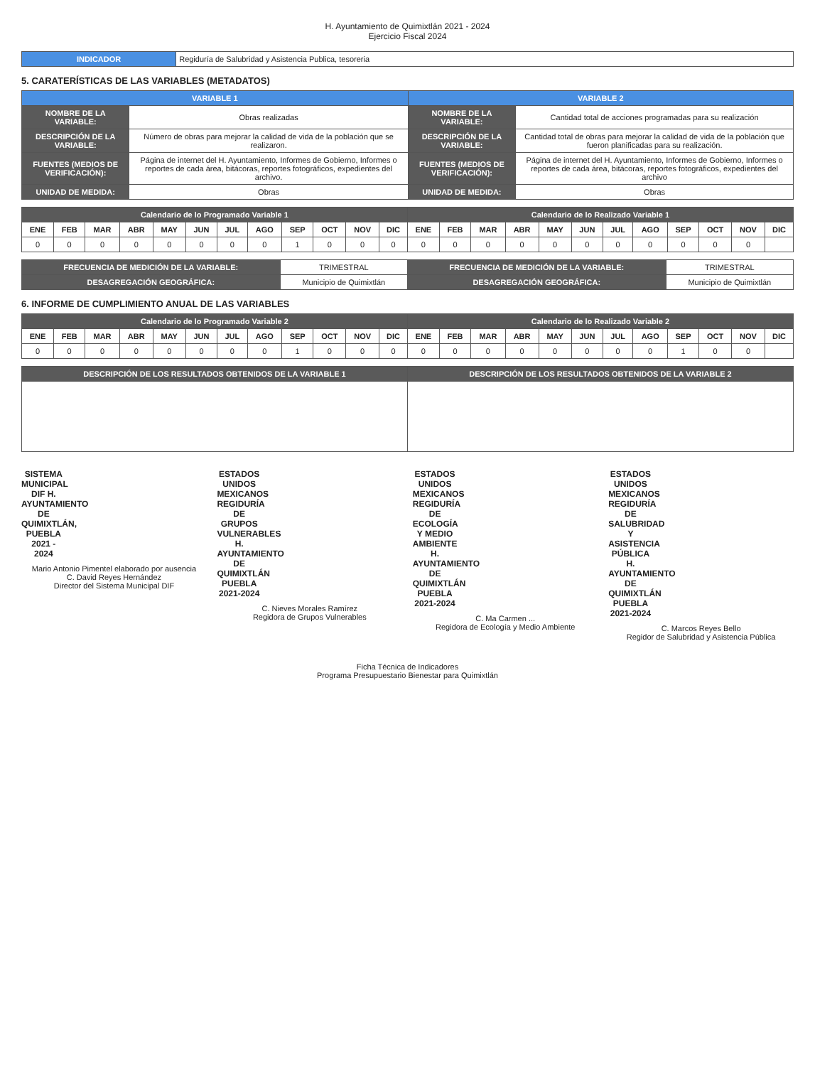H. Ayuntamiento de Quimixtlán 2021 - 2024
Ejercicio Fiscal 2024
| INDICADOR | Regiduría de Salubridad y Asistencia Publica, tesoreria |
5. CARATERÍSTICAS DE LAS VARIABLES (METADATOS)
| VARIABLE 1 | | VARIABLE 2 | |
| --- | --- | --- | --- |
| NOMBRE DE LA VARIABLE: | Obras realizadas | NOMBRE DE LA VARIABLE: | Cantidad total de acciones programadas para su realización |
| DESCRIPCIÓN DE LA VARIABLE: | Número de obras para mejorar la calidad de vida de la población que se realizaron. | DESCRIPCIÓN DE LA VARIABLE: | Cantidad total de obras para mejorar la calidad de vida de la población que fueron planificadas para su realización. |
| FUENTES (MEDIOS DE VERIFICACIÓN): | Página de internet del H. Ayuntamiento, Informes de Gobierno, Informes o reportes de cada área, bitácoras, reportes fotográficos, expedientes del archivo. | FUENTES (MEDIOS DE VERIFICACIÓN): | Página de internet del H. Ayuntamiento, Informes de Gobierno, Informes o reportes de cada área, bitácoras, reportes fotográficos, expedientes del archivo |
| UNIDAD DE MEDIDA: | Obras | UNIDAD DE MEDIDA: | Obras |
| Calendario de lo Programado Variable 1 | | | | | | | | | | | | Calendario de lo Realizado Variable 1 | | | | | | | | | | | |
| --- | --- | --- | --- | --- | --- | --- | --- | --- | --- | --- | --- | --- | --- | --- | --- | --- | --- | --- | --- | --- | --- | --- | --- |
| ENE | FEB | MAR | ABR | MAY | JUN | JUL | AGO | SEP | OCT | NOV | DIC | ENE | FEB | MAR | ABR | MAY | JUN | JUL | AGO | SEP | OCT | NOV | DIC |
| 0 | 0 | 0 | 0 | 0 | 0 | 0 | 0 | 1 | 0 | 0 | 0 | 0 | 0 | 0 | 0 | 0 | 0 | 0 | 0 | 0 | 0 | 0 | |
| FRECUENCIA DE MEDICIÓN DE LA VARIABLE: | TRIMESTRAL | FRECUENCIA DE MEDICIÓN DE LA VARIABLE: | TRIMESTRAL |
| DESAGREGACIÓN GEOGRÁFICA: | Municipio de Quimixtlán | DESAGREGACIÓN GEOGRÁFICA: | Municipio de Quimixtlán |
6. INFORME DE CUMPLIMIENTO ANUAL DE LAS VARIABLES
| Calendario de lo Programado Variable 2 | | | | | | | | | | | | Calendario de lo Realizado Variable 2 | | | | | | | | | | | |
| --- | --- | --- | --- | --- | --- | --- | --- | --- | --- | --- | --- | --- | --- | --- | --- | --- | --- | --- | --- | --- | --- | --- | --- |
| ENE | FEB | MAR | ABR | MAY | JUN | JUL | AGO | SEP | OCT | NOV | DIC | ENE | FEB | MAR | ABR | MAY | JUN | JUL | AGO | SEP | OCT | NOV | DIC |
| 0 | 0 | 0 | 0 | 0 | 0 | 0 | 0 | 1 | 0 | 0 | 0 | 0 | 0 | 0 | 0 | 0 | 0 | 0 | 0 | 1 | 0 | 0 | |
| DESCRIPCIÓN DE LOS RESULTADOS OBTENIDOS DE LA VARIABLE 1 | DESCRIPCIÓN DE LOS RESULTADOS OBTENIDOS DE LA VARIABLE 2 |
| --- | --- |
SISTEMA MUNICIPAL DIF H. AYUNTAMIENTO DE QUIMIXTLÁN, PUEBLA 2021 - 2024
Mario Antonio Pimentel elaborado por ausencia
C. David Reyes Hernández
Director del Sistema Municipal DIF
ESTADOS UNIDOS MEXICANOS
REGIDURÍA DE GRUPOS VULNERABLES H. AYUNTAMIENTO DE QUIMIXTLÁN PUEBLA 2021-2024
C. Nieves Morales Ramírez
Regidora de Grupos Vulnerables
ESTADOS UNIDOS MEXICANOS
REGIDURÍA DE ECOLOGÍA Y MEDIO AMBIENTE H. AYUNTAMIENTO DE QUIMIXTLÁN PUEBLA 2021-2024
C. Ma Carmen ...
Regidora de Ecología y Medio Ambiente
ESTADOS UNIDOS MEXICANOS
REGIDURÍA DE SALUBRIDAD Y ASISTENCIA PÚBLICA H. AYUNTAMIENTO DE QUIMIXTLÁN PUEBLA 2021-2024
C. Marcos Reyes Bello
Regidor de Salubridad y Asistencia Pública
Ficha Técnica de Indicadores
Programa Presupuestario Bienestar para Quimixtlán